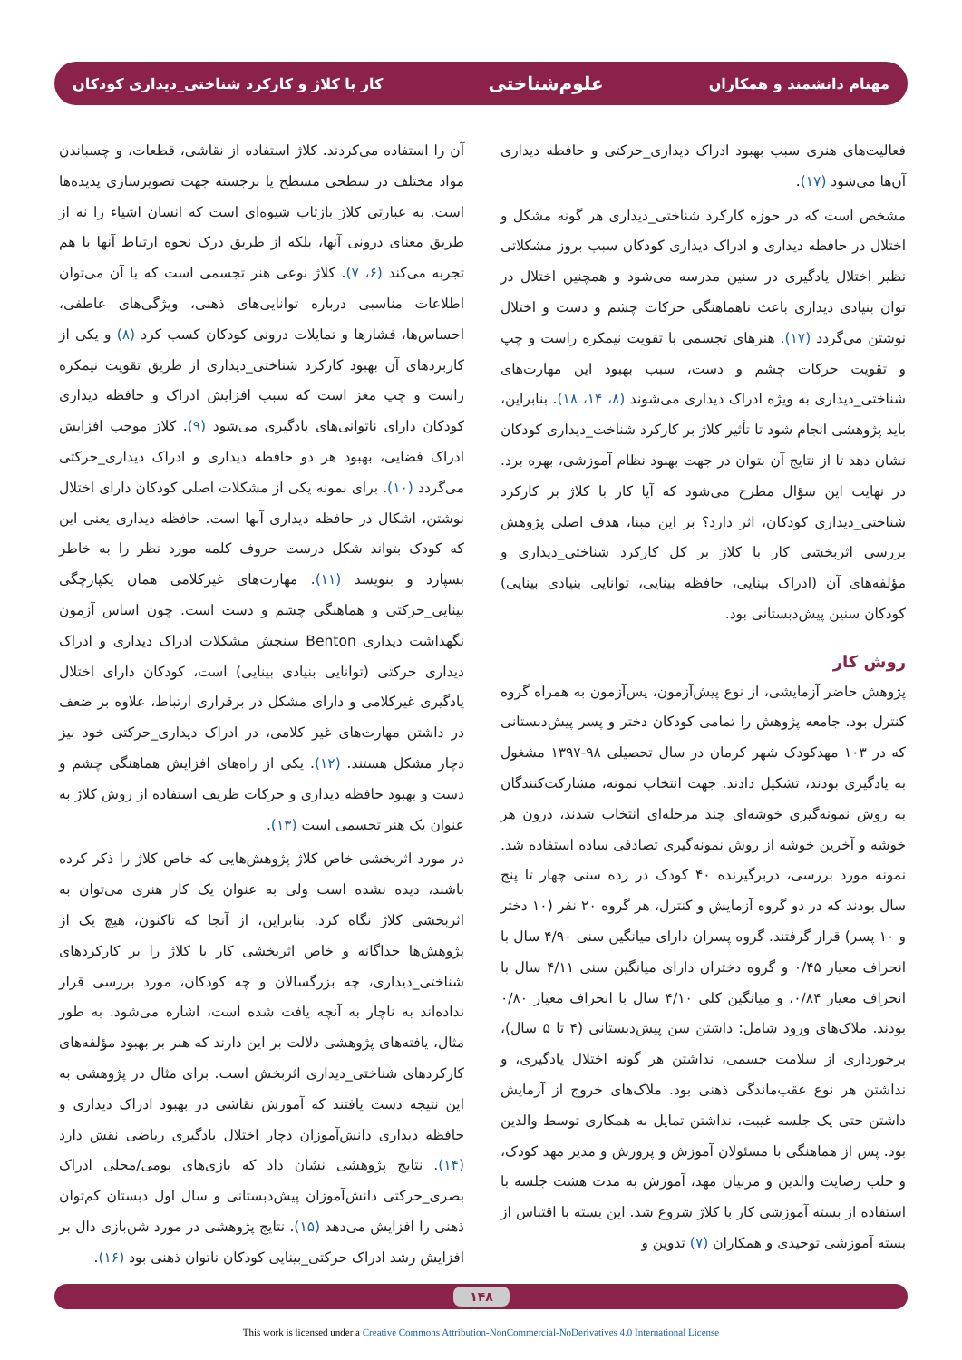مهنام دانشمند و همکاران علوم‌شناختی کار با کلاژ و کارکرد شناختی_دیداری کودکان
آن را استفاده می‌کردند. کلاژ استفاده از نقاشی، قطعات، و چسباندن مواد مختلف در سطحی مسطح یا برجسته جهت تصویرسازی پدیده‌ها است. به عبارتی کلاژ بازتاب شیوه‌ای است که انسان اشیاء را نه از طریق معنای درونی آنها، بلکه از طریق درک نحوه ارتباط آنها با هم تجربه می‌کند (۶، ۷). کلاژ نوعی هنر تجسمی است که با آن می‌توان اطلاعات مناسبی درباره توانایی‌های ذهنی، ویژگی‌های عاطفی، احساس‌ها، فشارها و تمایلات درونی کودکان کسب کرد (۸) و یکی از کاربردهای آن بهبود کارکرد شناختی_دیداری از طریق تقویت نیمکره راست و چپ مغز است که سبب افزایش ادراک و حافظه دیداری کودکان دارای ناتوانی‌های یادگیری می‌شود (۹). کلاژ موجب افزایش ادراک فضایی، بهبود هر دو حافظه دیداری و ادراک دیداری_حرکتی می‌گردد (۱۰). برای نمونه یکی از مشکلات اصلی کودکان دارای اختلال نوشتن، اشکال در حافظه دیداری آنها است. حافظه دیداری یعنی این که کودک بتواند شکل درست حروف کلمه مورد نظر را به خاطر بسپارد و بنویسد (۱۱). مهارت‌های غیرکلامی همان یکپارچگی بینایی_حرکتی و هماهنگی چشم و دست است. چون اساس آزمون نگهداشت دیداری Benton سنجش مشکلات ادراک دیداری و ادراک دیداری حرکتی (توانایی بنیادی بینایی) است، کودکان دارای اختلال یادگیری غیرکلامی و دارای مشکل در برقراری ارتباط، علاوه بر ضعف در داشتن مهارت‌های غیر کلامی، در ادراک دیداری_حرکتی خود نیز دچار مشکل هستند. (۱۲). یکی از راه‌های افزایش هماهنگی چشم و دست و بهبود حافظه دیداری و حرکات ظریف استفاده از روش کلاژ به عنوان یک هنر تجسمی است (۱۳).
در مورد اثربخشی خاص کلاژ پژوهش‌هایی که خاص کلاژ را ذکر کرده باشند، دیده نشده است ولی به عنوان یک کار هنری می‌توان به اثربخشی کلاژ نگاه کرد. بنابراین، از آنجا که تاکنون، هیچ یک از پژوهش‌ها جداگانه و خاص اثربخشی کار با کلاژ را بر کارکردهای شناختی_دیداری، چه بزرگسالان و چه کودکان، مورد بررسی قرار نداده‌اند به ناچار به آنچه یافت شده است، اشاره می‌شود. به طور مثال، یافته‌های پژوهشی دلالت بر این دارند که هنر بر بهبود مؤلفه‌های کارکردهای شناختی_دیداری اثربخش است. برای مثال در پژوهشی به این نتیجه دست یافتند که آموزش نقاشی در بهبود ادراک دیداری و حافظه دیداری دانش‌آموزان دچار اختلال یادگیری ریاضی نقش دارد (۱۴). نتایج پژوهشی نشان داد که بازی‌های بومی/محلی ادراک بصری_حرکتی دانش‌آموزان پیش‌دبستانی و سال اول دبستان کم‌توان ذهنی را افزایش می‌دهد (۱۵). نتایج پژوهشی در مورد شن‌بازی دال بر افزایش رشد ادراک حرکتی_بینایی کودکان ناتوان ذهنی بود (۱۶).
فعالیت‌های هنری سبب بهبود ادراک دیداری_حرکتی و حافظه دیداری آن‌ها می‌شود (۱۷).
مشخص است که در حوزه کارکرد شناختی_دیداری هر گونه مشکل و اختلال در حافظه دیداری و ادراک دیداری کودکان سبب بروز مشکلاتی نظیر اختلال یادگیری در سنین مدرسه می‌شود و همچنین اختلال در توان بنیادی دیداری باعث ناهماهنگی حرکات چشم و دست و اختلال نوشتن می‌گردد (۱۷). هنرهای تجسمی با تقویت نیمکره راست و چپ و تقویت حرکات چشم و دست، سبب بهبود این مهارت‌های شناختی_دیداری به ویژه ادراک دیداری می‌شوند (۸، ۱۴، ۱۸). بنابراین، باید پژوهشی انجام شود تا تأثیر کلاژ بر کارکرد شناخت_دیداری کودکان نشان دهد تا از نتایج آن بتوان در جهت بهبود نظام آموزشی، بهره برد. در نهایت این سؤال مطرح می‌شود که آیا کار با کلاژ بر کارکرد شناختی_دیداری کودکان، اثر دارد؟ بر این مبنا، هدف اصلی پژوهش بررسی اثربخشی کار با کلاژ بر کل کارکرد شناختی_دیداری و مؤلفه‌های آن (ادراک بینایی، حافظه بینایی، توانایی بنیادی بینایی) کودکان سنین پیش‌دبستانی بود.
روش کار
پژوهش حاضر آزمایشی، از نوع پیش‌آزمون، پس‌آزمون به همراه گروه کنترل بود. جامعه پژوهش را تمامی کودکان دختر و پسر پیش‌دبستانی که در ۱۰۳ مهدکودک شهر کرمان در سال تحصیلی ۹۸-۱۳۹۷ مشغول به یادگیری بودند، تشکیل دادند. جهت انتخاب نمونه، مشارکت‌کنندگان به روش نمونه‌گیری خوشه‌ای چند مرحله‌ای انتخاب شدند، درون هر خوشه و آخرین خوشه از روش نمونه‌گیری تصادفی ساده استفاده شد. نمونه مورد بررسی، دربرگیرنده ۴۰ کودک در رده سنی چهار تا پنج سال بودند که در دو گروه آزمایش و کنترل، هر گروه ۲۰ نفر (۱۰ دختر و ۱۰ پسر) قرار گرفتند. گروه پسران دارای میانگین سنی ۴/۹۰ سال با انحراف معیار ۰/۴۵ و گروه دختران دارای میانگین سنی ۴/۱۱ سال با انحراف معیار ۰/۸۴، و میانگین کلی ۴/۱۰ سال با انحراف معیار ۰/۸۰ بودند. ملاک‌های ورود شامل: داشتن سن پیش‌دبستانی (۴ تا ۵ سال)، برخورداری از سلامت جسمی، نداشتن هر گونه اختلال یادگیری، و نداشتن هر نوع عقب‌ماندگی ذهنی بود. ملاک‌های خروج از آزمایش داشتن حتی یک جلسه غیبت، نداشتن تمایل به همکاری توسط والدین بود. پس از هماهنگی با مسئولان آموزش و پرورش و مدیر مهد کودک، و جلب رضایت والدین و مربیان مهد، آموزش به مدت هشت جلسه با استفاده از بسته آموزشی کار با کلاژ شروع شد. این بسته با اقتباس از بسته آموزشی توحیدی و همکاران (۷) تدوین و
۱۴۸
This work is licensed under a Creative Commons Attribution-NonCommercial-NoDerivatives 4.0 International License